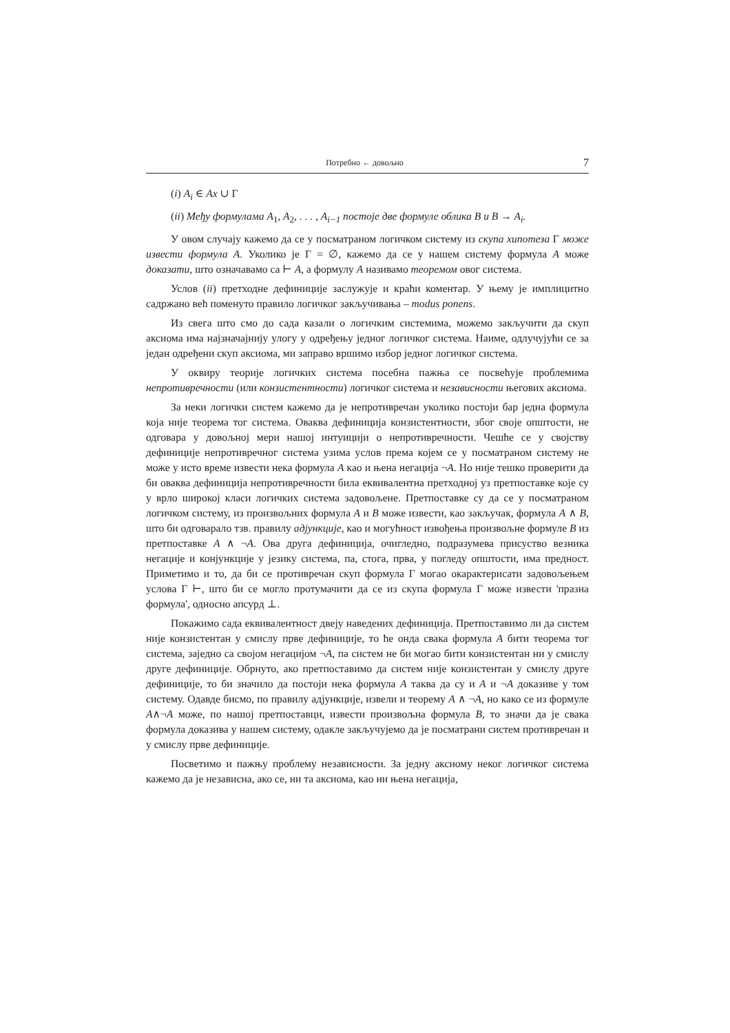Потребно ← довољно 7
(i) A<sub>i</sub> ∈ Ax ∪ Γ
(ii) Међу формулама A<sub>1</sub>, A<sub>2</sub>, . . . , A<sub>i−1</sub> постоје две формуле облика B и B → A<sub>i</sub>.
У овом случају кажемо да се у посматраном логичком систему из скупа хипотеза Γ може извести формула A. Уколико је Γ = ∅, кажемо да се у нашем систему формула A може доказати, што означавамо са ⊢ A, а формулу A називамо теоремом овог система.
Услов (ii) претходне дефиниције заслужује и краћи коментар. У њему је имплицитно садржано већ поменуто правило логичког закључивања – modus ponens.
Из свега што смо до сада казали о логичким системима, можемо закључити да скуп аксиома има најзначајнију улогу у одређењу једног логичког система. Наиме, одлучујући се за један одређени скуп аксиома, ми заправо вршимо избор једног логичког система.
У оквиру теорије логичких система посебна пажња се посвећује проблемима непротивречности (или конзистентности) логичког система и независности његових аксиома.
За неки логички систем кажемо да је непротивречан уколико постоји бар једна формула која није теорема тог система. Оваква дефиниција конзистентности, због своје општости, не одговара у довољној мери нашој интуицији о непротивречности. Чешће се у својству дефиниције непротивречног система узима услов према којем се у посматраном систему не може у исто време извести нека формула A као и њена негација ¬A. Но није тешко проверити да би оваква дефиниција непротивречности била еквивалентна претходној уз претпоставке које су у врло широкој класи логичких система задовољене. Претпоставке су да се у посматраном логичком систему, из произвољних формула A и B може извести, као закључак, формула A ∧ B, што би одговарало тзв. правилу адјункције, као и могућност извођења произвољне формуле B из претпоставке A ∧ ¬A. Ова друга дефиниција, очигледно, подразумева присуство везника негације и конјункције у језику система, па, стога, прва, у погледу општости, има предност. Приметимо и то, да би се противречан скуп формула Γ могао окарактерисати задовољењем услова Γ ⊢, што би се могло протумачити да се из скупа формула Γ може извести 'празна формула', односно апсурд ⊥.
Покажимо сада еквивалентност двеју наведених дефиниција. Претпоставимо ли да систем није конзистентан у смислу прве дефиниције, то ће онда свака формула A бити теорема тог система, заједно са својом негацијом ¬A, па систем не би могао бити конзистентан ни у смислу друге дефиниције. Обрнуто, ако претпоставимо да систем није конзистентан у смислу друге дефиниције, то би значило да постоји нека формула A таква да су и A и ¬A доказиве у том систему. Одавде бисмо, по правилу адјункције, извели и теорему A ∧ ¬A, но како се из формуле A∧¬A може, по нашој претпоставци, извести произвољна формула B, то значи да је свака формула доказива у нашем систему, одакле закључујемо да је посматрани систем противречан и у смислу прве дефиниције.
Посветимо и пажњу проблему независности. За једну аксиому неког логичког система кажемо да је независна, ако се, ни та аксиома, као ни њена негација,